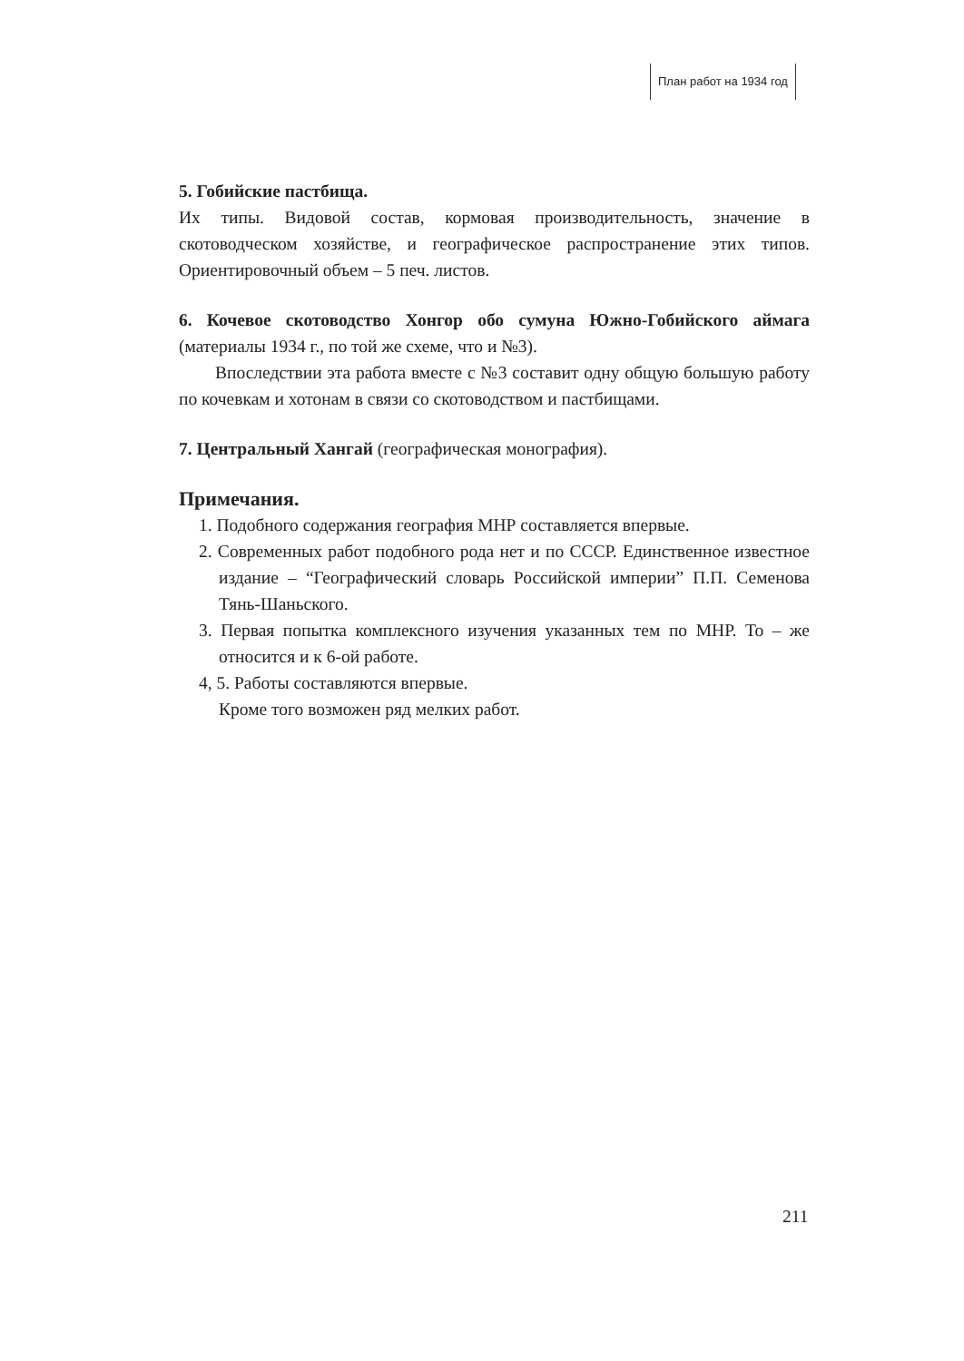План работ на 1934 год
5. Гобийские пастбища.
Их типы. Видовой состав, кормовая производительность, значение в скотоводческом хозяйстве, и географическое распространение этих типов. Ориентировочный объем – 5 печ. листов.
6. Кочевое скотоводство Хонгор обо сумуна Южно-Гобийского аймага (материалы 1934 г., по той же схеме, что и №3).
Впоследствии эта работа вместе с №3 составит одну общую большую работу по кочевкам и хотонам в связи со скотоводством и пастбищами.
7. Центральный Хангай (географическая монография).
Примечания.
1. Подобного содержания география МНР составляется впервые.
2. Современных работ подобного рода нет и по СССР. Единственное известное издание – “Географический словарь Российской империи” П.П. Семенова Тянь-Шаньского.
3. Первая попытка комплексного изучения указанных тем по МНР. То – же относится и к 6-ой работе.
4, 5. Работы составляются впервые.
Кроме того возможен ряд мелких работ.
211